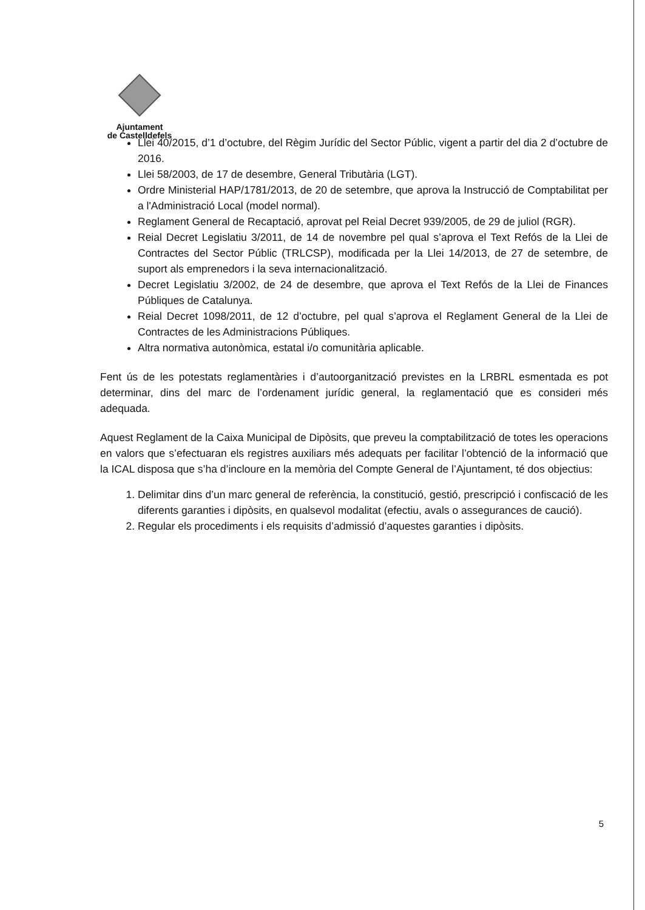Ajuntament
de Castelldefels
Llei 40/2015, d’1 d’octubre, del Règim Jurídic del Sector Públic, vigent a partir del dia 2 d’octubre de 2016.
Llei 58/2003, de 17 de desembre, General Tributària (LGT).
Ordre Ministerial HAP/1781/2013, de 20 de setembre, que aprova la Instrucció de Comptabilitat per a l'Administració Local (model normal).
Reglament General de Recaptació, aprovat pel Reial Decret 939/2005, de 29 de juliol (RGR).
Reial Decret Legislatiu 3/2011, de 14 de novembre pel qual s’aprova el Text Refós de la Llei de Contractes del Sector Públic (TRLCSP), modificada per la Llei 14/2013, de 27 de setembre, de suport als emprenedors i la seva internacionalització.
Decret Legislatiu 3/2002, de 24 de desembre, que aprova el Text Refós de la Llei de Finances Públiques de Catalunya.
Reial Decret 1098/2011, de 12 d’octubre, pel qual s’aprova el Reglament General de la Llei de Contractes de les Administracions Públiques.
Altra normativa autonòmica, estatal i/o comunitària aplicable.
Fent ús de les potestats reglamentàries i d’autoorganització previstes en la LRBRL esmentada es pot determinar, dins del marc de l’ordenament jurídic general, la reglamentació que es consideri més adequada.
Aquest Reglament de la Caixa Municipal de Dipòsits, que preveu la comptabilització de totes les operacions en valors que s’efectuaran els registres auxiliars més adequats per facilitar l’obtenció de la informació que la ICAL disposa que s’ha d’incloure en la memòria del Compte General de l’Ajuntament, té dos objectius:
1. Delimitar dins d’un marc general de referència, la constitució, gestió, prescripció i confiscació de les diferents garanties i dipòsits, en qualsevol modalitat (efectiu, avals o assegurances de caució).
2. Regular els procediments i els requisits d’admissió d’aquestes garanties i dipòsits.
5